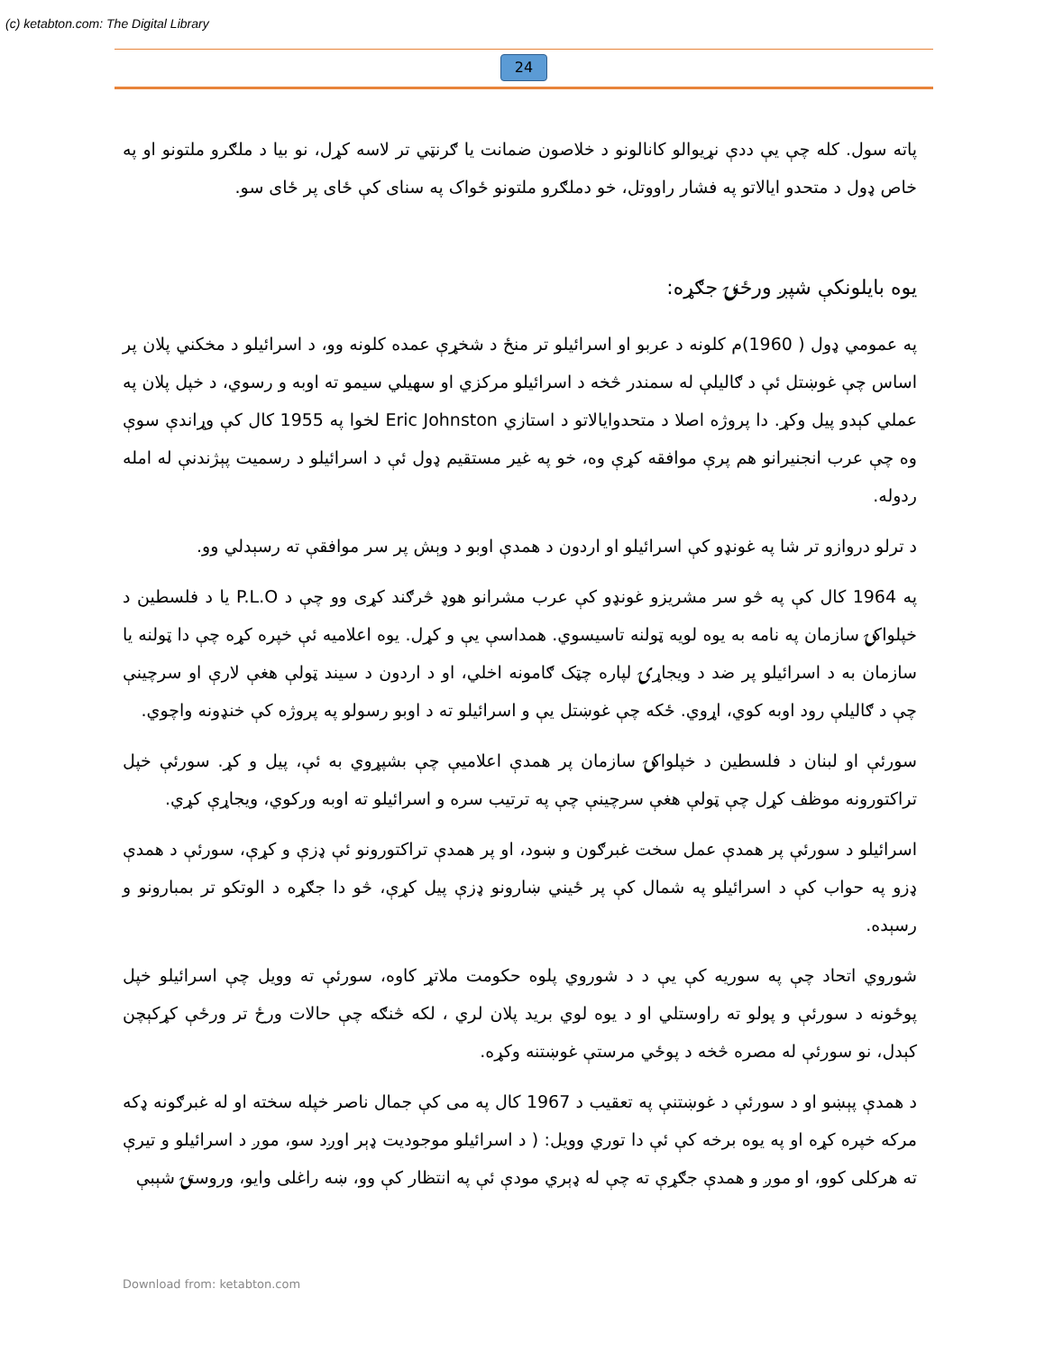(c) ketabton.com: The Digital Library
24
پاته سول. کله چې يې ددې نړيوالو کانالونو د خلاصون ضمانت يا ګرنټي تر لاسه کړل، نو بيا د ملګرو ملتونو او په خاص ډول د متحدو ايالاتو په فشار راووتل، خو دملګرو ملتونو ځواک په سناى کې ځاى پر ځاى سو.
يوه بايلونکې شپږ ورځنۍ جګړه:
په عمومي ډول ( 1960)م کلونه د عربو او اسرائيلو تر منځ د شخړې عمده کلونه وو، د اسرائيلو د مخکني پلان پر اساس چې غوښتل ئې د ګاليلې له سمندر څخه د اسرائيلو مرکزي او سهيلي سيمو ته اوبه و رسوي، د خپل پلان په عملي کېدو پيل وکړ. دا پروژه اصلا د متحدوايالاتو د استازي Eric Johnston لخوا په 1955 کال کې وړاندې سوې وه چې عرب انجنيرانو هم پرې موافقه کړې وه، خو په غير مستقيم ډول ئې د اسرائيلو د رسميت پېژندنې له امله ردوله.
د ترلو دروازو تر شا په غونډو کې اسرائيلو او اردون د همدې اوبو د وېش پر سر موافقې ته رسېدلي وو.
په 1964 کال کې په څو سر مشريزو غونډو کې عرب مشرانو هوډ څرګند کړی وو چې د P.L.O يا د فلسطين د خپلواکۍ سازمان په نامه به يوه لويه ټولنه تاسيسوي. همداسې يې و کړل. يوه اعلاميه ئې خپره کړه چې دا ټولنه يا سازمان به د اسرائيلو پر ضد د ويجاړۍ لپاره چټک ګامونه اخلي، او د اردون د سيند ټولې هغې لارې او سرچينې چې د ګاليلې رود اوبه کوي، اړوي. ځکه چې غوښتل يې و اسرائيلو ته د اوبو رسولو په پروژه کې خنډونه واچوي.
سورئې او لبنان د فلسطين د خپلواکۍ سازمان پر همدې اعلاميې چې بشپړوي به ئې، پيل و کړ. سورئې خپل تراکتورونه موظف کړل چې ټولې هغې سرچينې چې په ترتيب سره و اسرائيلو ته اوبه ورکوي، ويجاړې کړي.
اسرائيلو د سورئې پر همدې عمل سخت غبرګون و ښود، او پر همدې تراکتورونو ئې ډزې و کړې، سورئې د همدې ډزو په حواب کې د اسرائيلو په شمال کې پر ځيني ښارونو ډزې پيل کړې، څو دا جګړه د الوتکو تر بمبارونو و رسېده.
شوروي اتحاد چې په سوريه کې يې د د شوروي پلوه حکومت ملاتړ کاوه، سورئې ته وويل چې اسرائيلو خپل پوځونه د سورئې و پولو ته راوستلي او د يوه لوي بريد پلان لري ، لکه څنګه چې حالات ورځ تر ورځې کړکېچن کېدل، نو سورئې له مصره څخه د پوځي مرستې غوښتنه وکړه.
د همدې پېښو او د سورئې د غوښتنې په تعقيب د 1967 کال په مى کې جمال ناصر خپله سخته او له غبرګونه ډکه مرکه خپره کړه او په يوه برخه کې ئې دا توري وويل: ( د اسرائيلو موجوديت ډېر اوږد سو، موږ د اسرائيلو و تيرې ته هرکلی کوو، او موږ و همدې جګړې ته چې له ډېري مودې ئې په انتظار کې وو، ښه راغلی وايو، وروستۍ شېبې
Download from: ketabton.com